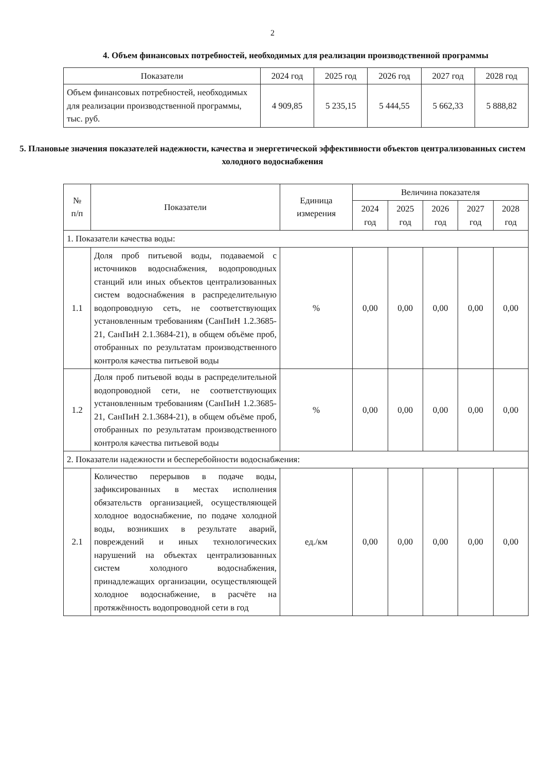2
4. Объем финансовых потребностей, необходимых для реализации производственной программы
| Показатели | 2024 год | 2025 год | 2026 год | 2027 год | 2028 год |
| --- | --- | --- | --- | --- | --- |
| Объем финансовых потребностей, необходимых для реализации производственной программы, тыс. руб. | 4 909,85 | 5 235,15 | 5 444,55 | 5 662,33 | 5 888,82 |
5. Плановые значения показателей надежности, качества и энергетической эффективности объектов централизованных систем холодного водоснабжения
| № п/п | Показатели | Единица измерения | Величина показателя | | | | |
| --- | --- | --- | --- | --- | --- | --- | --- |
| | | | 2024 год | 2025 год | 2026 год | 2027 год | 2028 год |
| 1. Показатели качества воды: | | | | | | | |
| 1.1 | Доля проб питьевой воды, подаваемой с источников водоснабжения, водопроводных станций или иных объектов централизованных систем водоснабжения в распределительную водопроводную сеть, не соответствующих установленным требованиям (СанПиН 1.2.3685-21, СанПиН 2.1.3684-21), в общем объёме проб, отобранных по результатам производственного контроля качества питьевой воды | % | 0,00 | 0,00 | 0,00 | 0,00 | 0,00 |
| 1.2 | Доля проб питьевой воды в распределительной водопроводной сети, не соответствующих установленным требованиям (СанПиН 1.2.3685-21, СанПиН 2.1.3684-21), в общем объёме проб, отобранных по результатам производственного контроля качества питьевой воды | % | 0,00 | 0,00 | 0,00 | 0,00 | 0,00 |
| 2. Показатели надежности и бесперебойности водоснабжения: | | | | | | | |
| 2.1 | Количество перерывов в подаче воды, зафиксированных в местах исполнения обязательств организацией, осуществляющей холодное водоснабжение, по подаче холодной воды, возникших в результате аварий, повреждений и иных технологических нарушений на объектах централизованных систем холодного водоснабжения, принадлежащих организации, осуществляющей холодное водоснабжение, в расчёте на протяжённость водопроводной сети в год | ед./км | 0,00 | 0,00 | 0,00 | 0,00 | 0,00 |